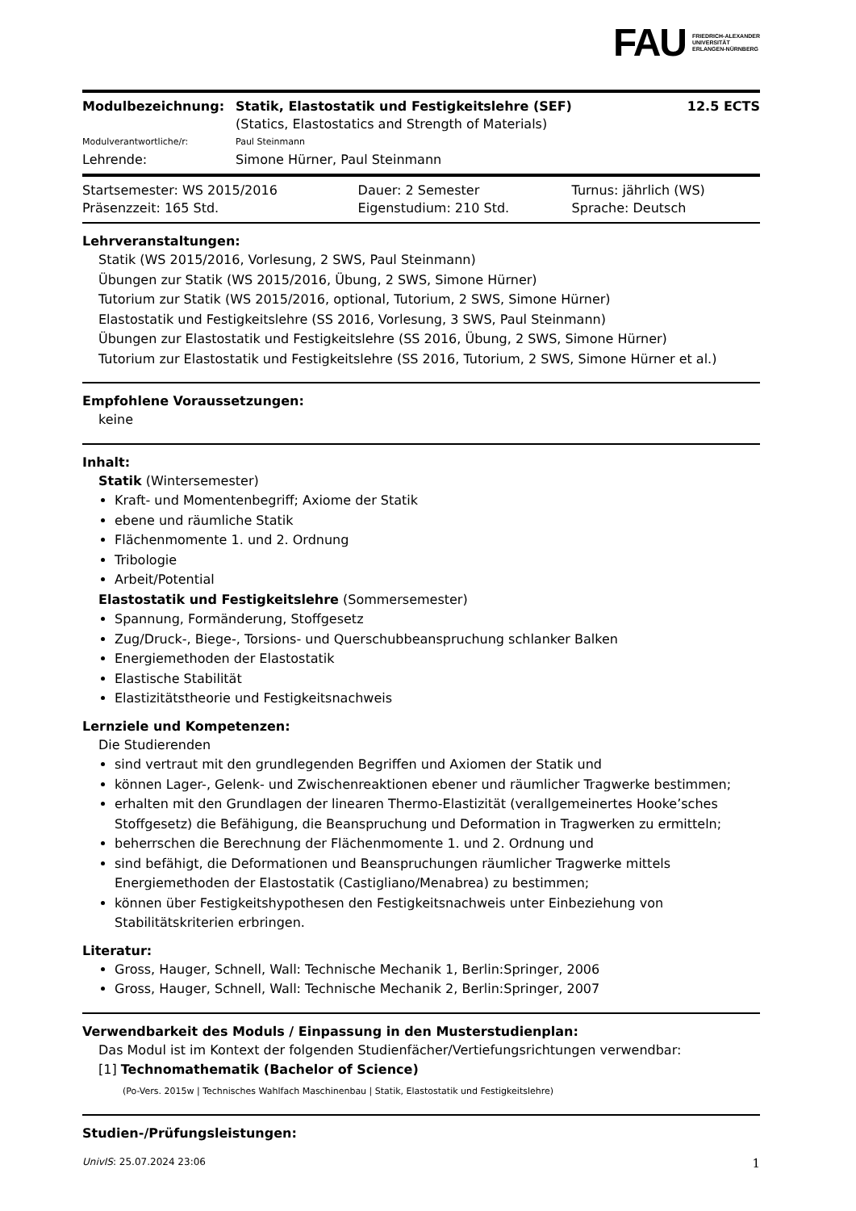FAU FRIEDRICH-ALEXANDER
UNIVERSITÄT
ERLANGEN-NÜRNBERG
| Modulbezeichnung: | Statik, Elastostatik und Festigkeitslehre (SEF) (Statics, Elastostatics and Strength of Materials) | 12.5 ECTS |
| Modulverantwortliche/r: | Paul Steinmann | |
| Lehrende: | Simone Hürner, Paul Steinmann | |
| Startsemester: WS 2015/2016 | Dauer: 2 Semester | Turnus: jährlich (WS) |
| Präsenzzeit: 165 Std. | Eigenstudium: 210 Std. | Sprache: Deutsch |
Lehrveranstaltungen:
Statik (WS 2015/2016, Vorlesung, 2 SWS, Paul Steinmann)
Übungen zur Statik (WS 2015/2016, Übung, 2 SWS, Simone Hürner)
Tutorium zur Statik (WS 2015/2016, optional, Tutorium, 2 SWS, Simone Hürner)
Elastostatik und Festigkeitslehre (SS 2016, Vorlesung, 3 SWS, Paul Steinmann)
Übungen zur Elastostatik und Festigkeitslehre (SS 2016, Übung, 2 SWS, Simone Hürner)
Tutorium zur Elastostatik und Festigkeitslehre (SS 2016, Tutorium, 2 SWS, Simone Hürner et al.)
Empfohlene Voraussetzungen:
keine
Inhalt:
Statik (Wintersemester)
Kraft- und Momentenbegriff; Axiome der Statik
ebene und räumliche Statik
Flächenmomente 1. und 2. Ordnung
Tribologie
Arbeit/Potential
Elastostatik und Festigkeitslehre (Sommersemester)
Spannung, Formänderung, Stoffgesetz
Zug/Druck-, Biege-, Torsions- und Querschubbeanspruchung schlanker Balken
Energiemethoden der Elastostatik
Elastische Stabilität
Elastizitätstheorie und Festigkeitsnachweis
Lernziele und Kompetenzen:
Die Studierenden
sind vertraut mit den grundlegenden Begriffen und Axiomen der Statik und
können Lager-, Gelenk- und Zwischenreaktionen ebener und räumlicher Tragwerke bestimmen;
erhalten mit den Grundlagen der linearen Thermo-Elastizität (verallgemeinertes Hooke’sches Stoffgesetz) die Befähigung, die Beanspruchung und Deformation in Tragwerken zu ermitteln;
beherrschen die Berechnung der Flächenmomente 1. und 2. Ordnung und
sind befähigt, die Deformationen und Beanspruchungen räumlicher Tragwerke mittels Energiemethoden der Elastostatik (Castigliano/Menabrea) zu bestimmen;
können über Festigkeitshypothesen den Festigkeitsnachweis unter Einbeziehung von Stabilitätskriterien erbringen.
Literatur:
Gross, Hauger, Schnell, Wall: Technische Mechanik 1, Berlin:Springer, 2006
Gross, Hauger, Schnell, Wall: Technische Mechanik 2, Berlin:Springer, 2007
Verwendbarkeit des Moduls / Einpassung in den Musterstudienplan:
Das Modul ist im Kontext der folgenden Studienfächer/Vertiefungsrichtungen verwendbar:
[1] Technomathematik (Bachelor of Science)
(Po-Vers. 2015w | Technisches Wahlfach Maschinenbau | Statik, Elastostatik und Festigkeitslehre)
Studien-/Prüfungsleistungen:
UnivIS: 25.07.2024 23:06 1